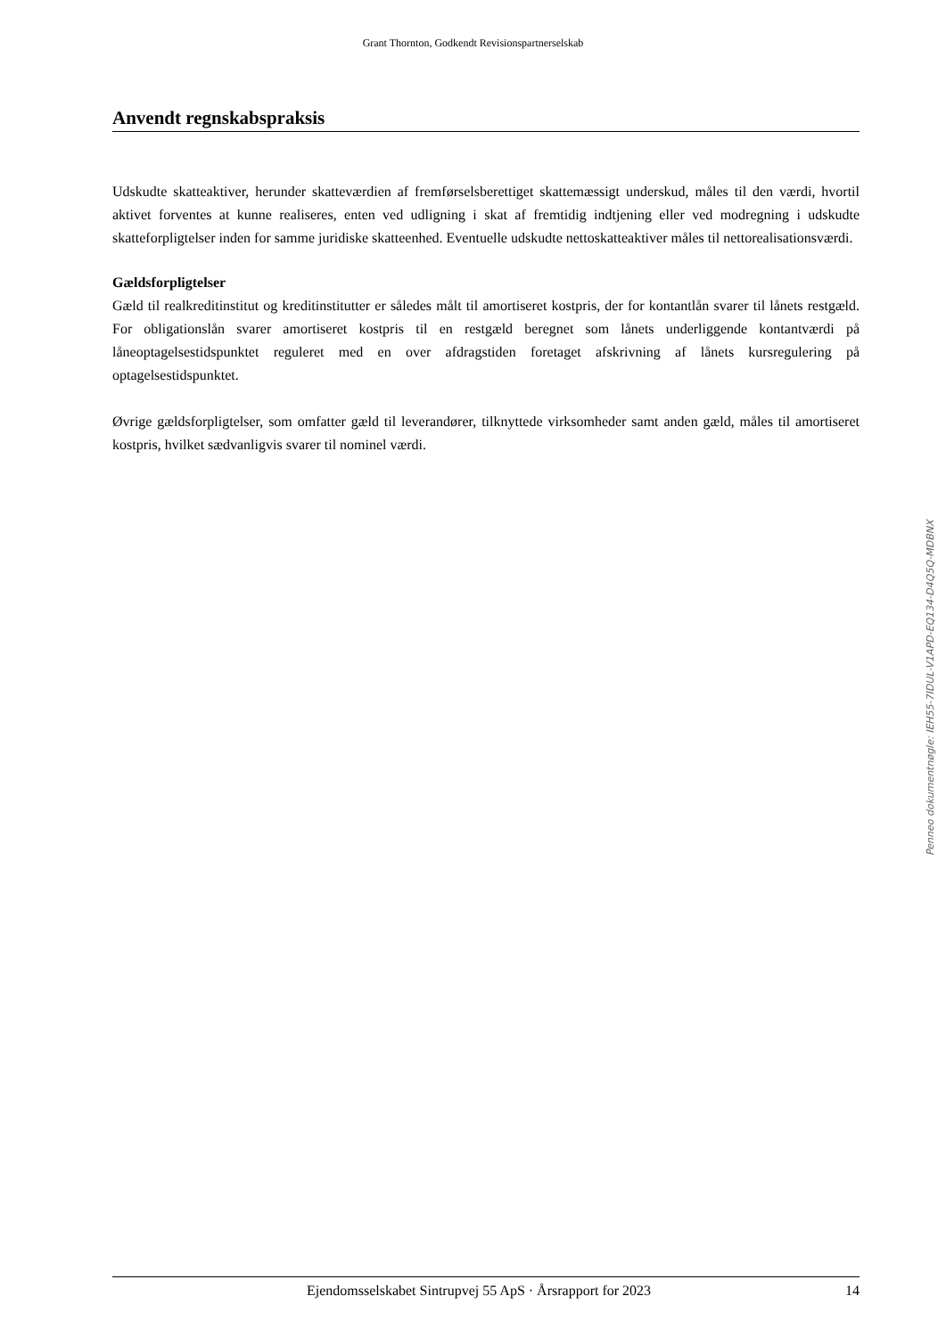Grant Thornton, Godkendt Revisionspartnerselskab
Anvendt regnskabspraksis
Udskudte skatteaktiver, herunder skatteværdien af fremførselsberettiget skattemæssigt underskud, måles til den værdi, hvortil aktivet forventes at kunne realiseres, enten ved udligning i skat af fremtidig indtjening eller ved modregning i udskudte skatteforpligtelser inden for samme juridiske skatteenhed. Eventuelle udskudte nettoskatteaktiver måles til nettorealisationsværdi.
Gældsforpligtelser
Gæld til realkreditinstitut og kreditinstitutter er således målt til amortiseret kostpris, der for kontantlån svarer til lånets restgæld. For obligationslån svarer amortiseret kostpris til en restgæld beregnet som lånets underliggende kontantværdi på låneoptagelsestidspunktet reguleret med en over afdragstiden foretaget afskrivning af lånets kursregulering på optagelsestidspunktet.
Øvrige gældsforpligtelser, som omfatter gæld til leverandører, tilknyttede virksomheder samt anden gæld, måles til amortiseret kostpris, hvilket sædvanligvis svarer til nominel værdi.
Penneo dokumentnøgle: IEH55-7IDUL-V1APD-EQ134-D4Q5Q-MDBNX
Ejendomsselskabet Sintrupvej 55 ApS · Årsrapport for 2023 14